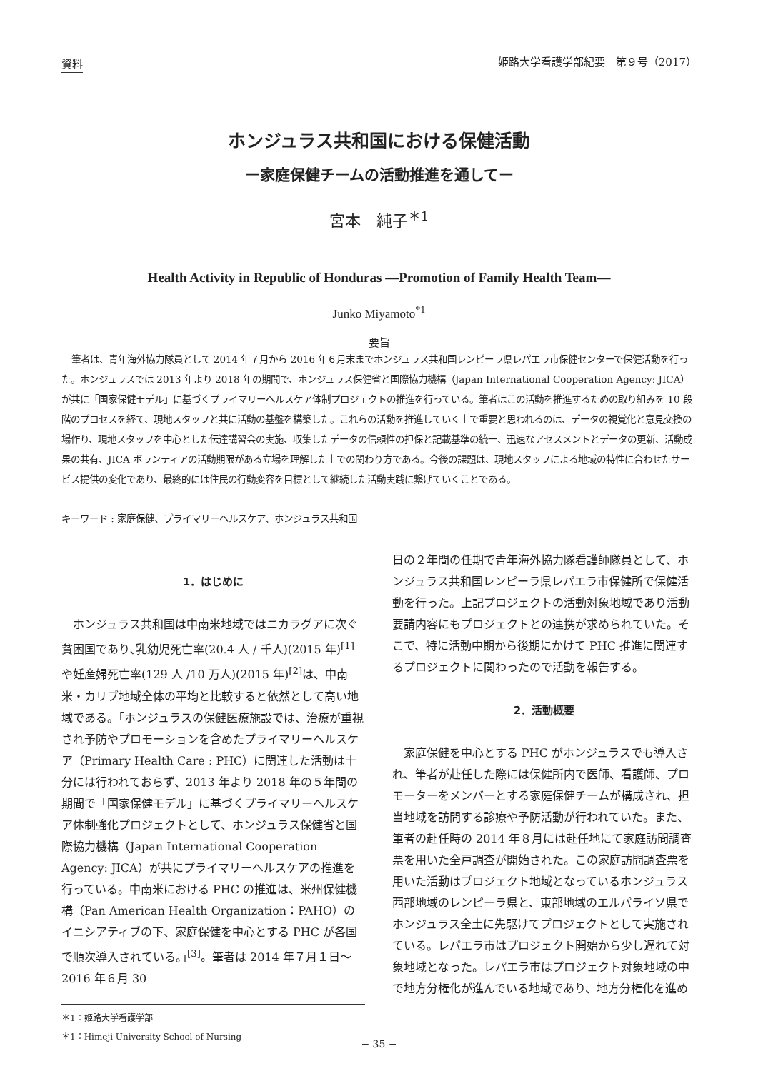資料 姫路大学看護学部紀要　第９号（2017）
ホンジュラス共和国における保健活動
ー家庭保健チームの活動推進を通してー
宮本　純子<sup>＊1</sup>
Health Activity in Republic of Honduras —Promotion of Family Health Team—
Junko Miyamoto<sup>*1</sup>
要旨
筆者は、青年海外協力隊員として 2014 年７月から 2016 年６月末までホンジュラス共和国レンピーラ県レパエラ市保健センターで保健活動を行った。ホンジュラスでは 2013 年より 2018 年の期間で、ホンジュラス保健省と国際協力機構（Japan International Cooperation Agency: JICA）が共に「国家保健モデル」に基づくプライマリーヘルスケア体制プロジェクトの推進を行っている。筆者はこの活動を推進するための取り組みを 10 段階のプロセスを経て、現地スタッフと共に活動の基盤を構築した。これらの活動を推進していく上で重要と思われるのは、データの視覚化と意見交換の場作り、現地スタッフを中心とした伝達講習会の実施、収集したデータの信頼性の担保と記載基準の統一、迅速なアセスメントとデータの更新、活動成果の共有、JICA ボランティアの活動期限がある立場を理解した上での関わり方である。今後の課題は、現地スタッフによる地域の特性に合わせたサービス提供の変化であり、最終的には住民の行動変容を目標として継続した活動実践に繋げていくことである。
キーワード : 家庭保健、プライマリーヘルスケア、ホンジュラス共和国
1．はじめに
ホンジュラス共和国は中南米地域ではニカラグアに次ぐ貧困国であり､乳幼児死亡率(20.4 人 / 千人)(2015 年)<sup>[1]</sup>や妊産婦死亡率(129 人 /10 万人)(2015 年)<sup>[2]</sup>は、中南米・カリブ地域全体の平均と比較すると依然として高い地域である。｢ホンジュラスの保健医療施設では、治療が重視され予防やプロモーションを含めたプライマリーヘルスケア（Primary Health Care : PHC）に関連した活動は十分には行われておらず、2013 年より 2018 年の５年間の期間で「国家保健モデル」に基づくプライマリーヘルスケア体制強化プロジェクトとして、ホンジュラス保健省と国際協力機構（Japan International Cooperation Agency: JICA）が共にプライマリーヘルスケアの推進を行っている。中南米における PHC の推進は、米州保健機構（Pan American Health Organization：PAHO）のイニシアティブの下、家庭保健を中心とする PHC が各国で順次導入されている。｣<sup>[3]</sup>。筆者は 2014 年７月１日～ 2016 年６月 30
＊1：姫路大学看護学部
＊1：Himeji University School of Nursing
日の２年間の任期で青年海外協力隊看護師隊員として、ホンジュラス共和国レンピーラ県レパエラ市保健所で保健活動を行った。上記プロジェクトの活動対象地域であり活動要請内容にもプロジェクトとの連携が求められていた。そこで、特に活動中期から後期にかけて PHC 推進に関連するプロジェクトに関わったので活動を報告する。
2．活動概要
家庭保健を中心とする PHC がホンジュラスでも導入され、筆者が赴任した際には保健所内で医師、看護師、プロモーターをメンバーとする家庭保健チームが構成され、担当地域を訪問する診療や予防活動が行われていた。また、筆者の赴任時の 2014 年８月には赴任地にて家庭訪問調査票を用いた全戸調査が開始された。この家庭訪問調査票を用いた活動はプロジェクト地域となっているホンジュラス西部地域のレンピーラ県と、東部地域のエルパライソ県でホンジュラス全土に先駆けてプロジェクトとして実施されている。レパエラ市はプロジェクト開始から少し遅れて対象地域となった。レパエラ市はプロジェクト対象地域の中で地方分権化が進んでいる地域であり、地方分権化を進め
− 35 −